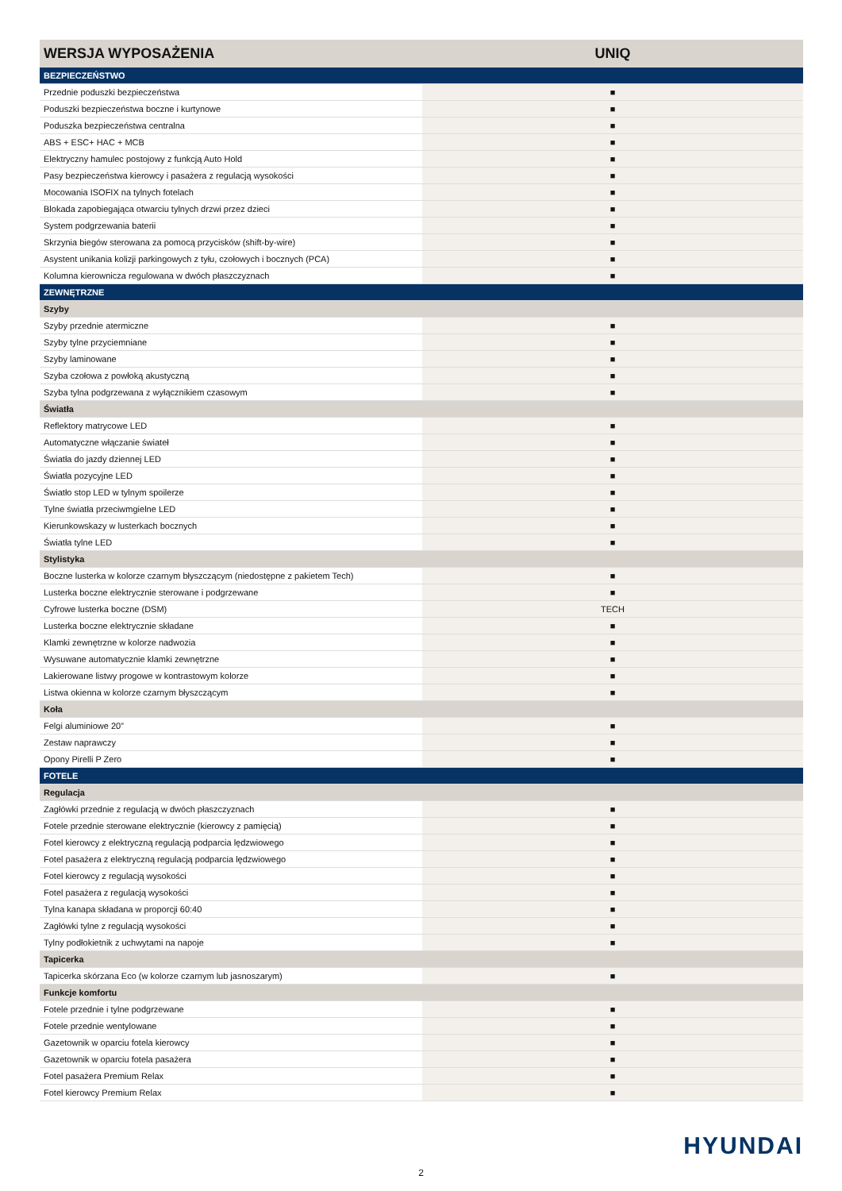| WERSJA WYPOSAŻENIA | UNIQ |
| --- | --- |
| BEZPIECZEŃSTWO | |
| Przednie poduszki bezpieczeństwa | ■ |
| Poduszki bezpieczeństwa boczne i kurtynowe | ■ |
| Poduszka bezpieczeństwa centralna | ■ |
| ABS + ESC+ HAC + MCB | ■ |
| Elektryczny hamulec postojowy z funkcją Auto Hold | ■ |
| Pasy bezpieczeństwa kierowcy i pasażera z regulacją wysokości | ■ |
| Mocowania ISOFIX na tylnych fotelach | ■ |
| Blokada zapobiegająca otwarciu tylnych drzwi przez dzieci | ■ |
| System podgrzewania baterii | ■ |
| Skrzynia biegów sterowana za pomocą przycisków (shift-by-wire) | ■ |
| Asystent unikania kolizji parkingowych z tyłu, czołowych i bocznych (PCA) | ■ |
| Kolumna kierownicza regulowana w dwóch płaszczyznach | ■ |
| ZEWNĘTRZNE | |
| Szyby | |
| Szyby przednie atermiczne | ■ |
| Szyby tylne przyciemniane | ■ |
| Szyby laminowane | ■ |
| Szyba czołowa z powłoką akustyczną | ■ |
| Szyba tylna podgrzewana z wyłącznikiem czasowym | ■ |
| Światła | |
| Reflektory matrycowe LED | ■ |
| Automatyczne włączanie świateł | ■ |
| Światła do jazdy dziennej LED | ■ |
| Światła pozycyjne LED | ■ |
| Światło stop LED w tylnym spoilerze | ■ |
| Tylne światła przeciwmgielne LED | ■ |
| Kierunkowskazy w lusterkach bocznych | ■ |
| Światła tylne LED | ■ |
| Stylistyka | |
| Boczne lusterka w kolorze czarnym błyszczącym (niedostępne z pakietem Tech) | ■ |
| Lusterka boczne elektrycznie sterowane i podgrzewane | ■ |
| Cyfrowe lusterka boczne (DSM) | TECH |
| Lusterka boczne elektrycznie składane | ■ |
| Klamki zewnętrzne w kolorze nadwozia | ■ |
| Wysuwane automatycznie klamki zewnętrzne | ■ |
| Lakierowane listwy progowe w kontrastowym kolorze | ■ |
| Listwa okienna w kolorze czarnym błyszczącym | ■ |
| Koła | |
| Felgi aluminiowe 20” | ■ |
| Zestaw naprawczy | ■ |
| Opony Pirelli P Zero | ■ |
| FOTELE | |
| Regulacja | |
| Zagłówki przednie z regulacją w dwóch płaszczyznach | ■ |
| Fotele przednie sterowane elektrycznie (kierowcy z pamięcią) | ■ |
| Fotel kierowcy z elektryczną regulacją podparcia lędzwiowego | ■ |
| Fotel pasażera z elektryczną regulacją podparcia lędzwiowego | ■ |
| Fotel kierowcy z regulacją wysokości | ■ |
| Fotel pasażera z regulacją wysokości | ■ |
| Tylna kanapa składana w proporcji 60:40 | ■ |
| Zagłówki tylne z regulacją wysokości | ■ |
| Tylny podłokietnik z uchwytami na napoje | ■ |
| Tapicerka | |
| Tapicerka skórzana Eco (w kolorze czarnym lub jasnoszarym) | ■ |
| Funkcje komfortu | |
| Fotele przednie i tylne podgrzewane | ■ |
| Fotele przednie wentylowane | ■ |
| Gazetownik w oparciu fotela kierowcy | ■ |
| Gazetownik w oparciu fotela pasażera | ■ |
| Fotel pasażera Premium Relax | ■ |
| Fotel kierowcy Premium Relax | ■ |
HYUNDAI
2